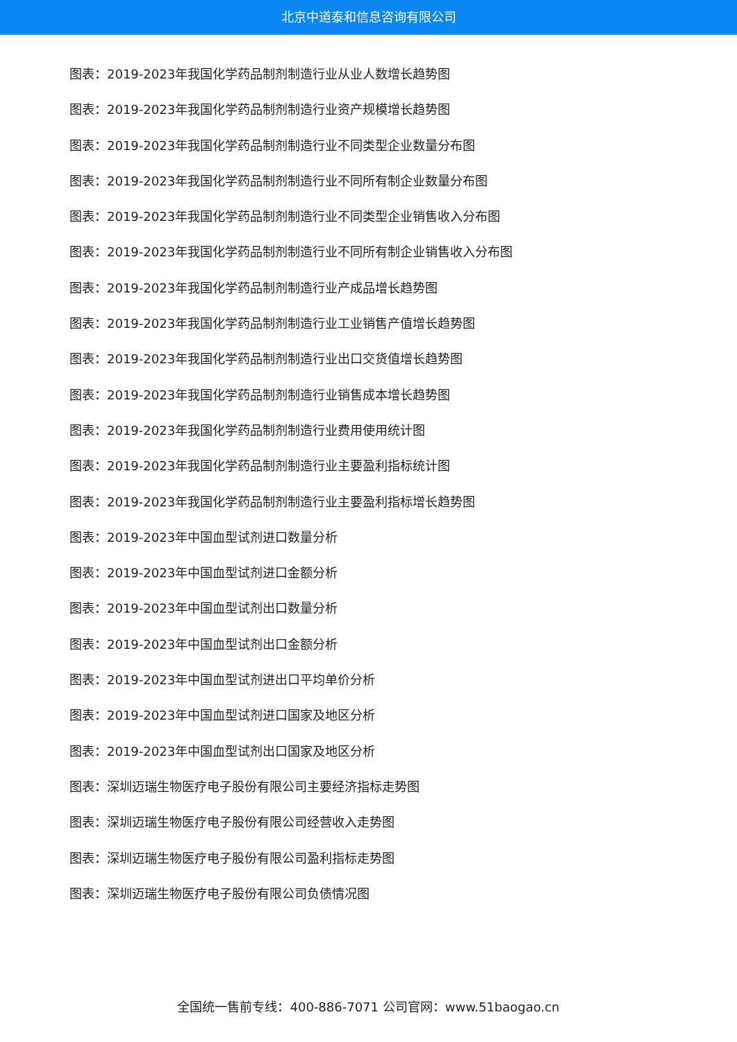北京中道泰和信息咨询有限公司
图表：2019-2023年我国化学药品制剂制造行业从业人数增长趋势图
图表：2019-2023年我国化学药品制剂制造行业资产规模增长趋势图
图表：2019-2023年我国化学药品制剂制造行业不同类型企业数量分布图
图表：2019-2023年我国化学药品制剂制造行业不同所有制企业数量分布图
图表：2019-2023年我国化学药品制剂制造行业不同类型企业销售收入分布图
图表：2019-2023年我国化学药品制剂制造行业不同所有制企业销售收入分布图
图表：2019-2023年我国化学药品制剂制造行业产成品增长趋势图
图表：2019-2023年我国化学药品制剂制造行业工业销售产值增长趋势图
图表：2019-2023年我国化学药品制剂制造行业出口交货值增长趋势图
图表：2019-2023年我国化学药品制剂制造行业销售成本增长趋势图
图表：2019-2023年我国化学药品制剂制造行业费用使用统计图
图表：2019-2023年我国化学药品制剂制造行业主要盈利指标统计图
图表：2019-2023年我国化学药品制剂制造行业主要盈利指标增长趋势图
图表：2019-2023年中国血型试剂进口数量分析
图表：2019-2023年中国血型试剂进口金额分析
图表：2019-2023年中国血型试剂出口数量分析
图表：2019-2023年中国血型试剂出口金额分析
图表：2019-2023年中国血型试剂进出口平均单价分析
图表：2019-2023年中国血型试剂进口国家及地区分析
图表：2019-2023年中国血型试剂出口国家及地区分析
图表：深圳迈瑞生物医疗电子股份有限公司主要经济指标走势图
图表：深圳迈瑞生物医疗电子股份有限公司经营收入走势图
图表：深圳迈瑞生物医疗电子股份有限公司盈利指标走势图
图表：深圳迈瑞生物医疗电子股份有限公司负债情况图
全国统一售前专线：400-886-7071 公司官网：www.51baogao.cn